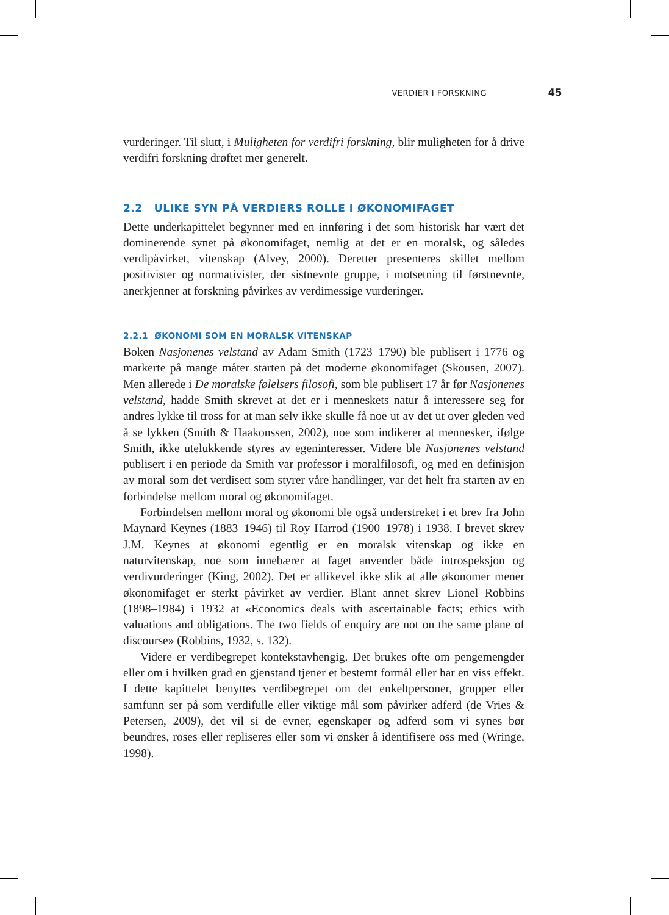VERDIER I FORSKNING 45
vurderinger. Til slutt, i Muligheten for verdifri forskning, blir muligheten for å drive verdifri forskning drøftet mer generelt.
2.2 ULIKE SYN PÅ VERDIERS ROLLE I ØKONOMIFAGET
Dette underkapittelet begynner med en innføring i det som historisk har vært det dominerende synet på økonomifaget, nemlig at det er en moralsk, og således verdipåvirket, vitenskap (Alvey, 2000). Deretter presenteres skillet mellom positivister og normativister, der sistnevnte gruppe, i motsetning til førstnevnte, anerkjenner at forskning påvirkes av verdimessige vurderinger.
2.2.1 ØKONOMI SOM EN MORALSK VITENSKAP
Boken Nasjonenes velstand av Adam Smith (1723–1790) ble publisert i 1776 og markerte på mange måter starten på det moderne økonomifaget (Skousen, 2007). Men allerede i De moralske følelsers filosofi, som ble publisert 17 år før Nasjonenes velstand, hadde Smith skrevet at det er i menneskets natur å interessere seg for andres lykke til tross for at man selv ikke skulle få noe ut av det ut over gleden ved å se lykken (Smith & Haakonssen, 2002), noe som indikerer at mennesker, ifølge Smith, ikke utelukkende styres av egeninteresser. Videre ble Nasjonenes velstand publisert i en periode da Smith var professor i moralfilosofi, og med en definisjon av moral som det verdisett som styrer våre handlinger, var det helt fra starten av en forbindelse mellom moral og økonomifaget.
Forbindelsen mellom moral og økonomi ble også understreket i et brev fra John Maynard Keynes (1883–1946) til Roy Harrod (1900–1978) i 1938. I brevet skrev J.M. Keynes at økonomi egentlig er en moralsk vitenskap og ikke en naturvitenskap, noe som innebærer at faget anvender både introspeksjon og verdivurderinger (King, 2002). Det er allikevel ikke slik at alle økonomer mener økonomifaget er sterkt påvirket av verdier. Blant annet skrev Lionel Robbins (1898–1984) i 1932 at «Economics deals with ascertainable facts; ethics with valuations and obligations. The two fields of enquiry are not on the same plane of discourse» (Robbins, 1932, s. 132).
Videre er verdibegrepet kontekstavhengig. Det brukes ofte om pengemengder eller om i hvilken grad en gjenstand tjener et bestemt formål eller har en viss effekt. I dette kapittelet benyttes verdibegrepet om det enkeltpersoner, grupper eller samfunn ser på som verdifulle eller viktige mål som påvirker adferd (de Vries & Petersen, 2009), det vil si de evner, egenskaper og adferd som vi synes bør beundres, roses eller repliseres eller som vi ønsker å identifisere oss med (Wringe, 1998).